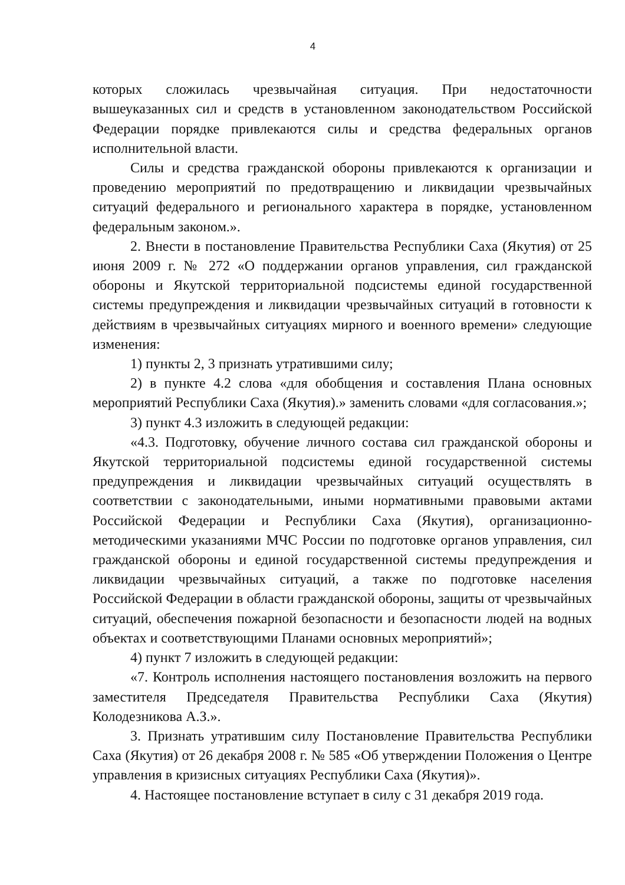4
которых сложилась чрезвычайная ситуация. При недостаточности вышеуказанных сил и средств в установленном законодательством Российской Федерации порядке привлекаются силы и средства федеральных органов исполнительной власти.
Силы и средства гражданской обороны привлекаются к организации и проведению мероприятий по предотвращению и ликвидации чрезвычайных ситуаций федерального и регионального характера в порядке, установленном федеральным законом.».
2. Внести в постановление Правительства Республики Саха (Якутия) от 25 июня 2009 г. № 272 «О поддержании органов управления, сил гражданской обороны и Якутской территориальной подсистемы единой государственной системы предупреждения и ликвидации чрезвычайных ситуаций в готовности к действиям в чрезвычайных ситуациях мирного и военного времени» следующие изменения:
1) пункты 2, 3 признать утратившими силу;
2) в пункте 4.2 слова «для обобщения и составления Плана основных мероприятий Республики Саха (Якутия).» заменить словами «для согласования.»;
3) пункт 4.3 изложить в следующей редакции:
«4.3. Подготовку, обучение личного состава сил гражданской обороны и Якутской территориальной подсистемы единой государственной системы предупреждения и ликвидации чрезвычайных ситуаций осуществлять в соответствии с законодательными, иными нормативными правовыми актами Российской Федерации и Республики Саха (Якутия), организационно-методическими указаниями МЧС России по подготовке органов управления, сил гражданской обороны и единой государственной системы предупреждения и ликвидации чрезвычайных ситуаций, а также по подготовке населения Российской Федерации в области гражданской обороны, защиты от чрезвычайных ситуаций, обеспечения пожарной безопасности и безопасности людей на водных объектах и соответствующими Планами основных мероприятий»;
4) пункт 7 изложить в следующей редакции:
«7. Контроль исполнения настоящего постановления возложить на первого заместителя Председателя Правительства Республики Саха (Якутия) Колодезникова А.З.».
3. Признать утратившим силу Постановление Правительства Республики Саха (Якутия) от 26 декабря 2008 г. № 585 «Об утверждении Положения о Центре управления в кризисных ситуациях Республики Саха (Якутия)».
4. Настоящее постановление вступает в силу с 31 декабря 2019 года.